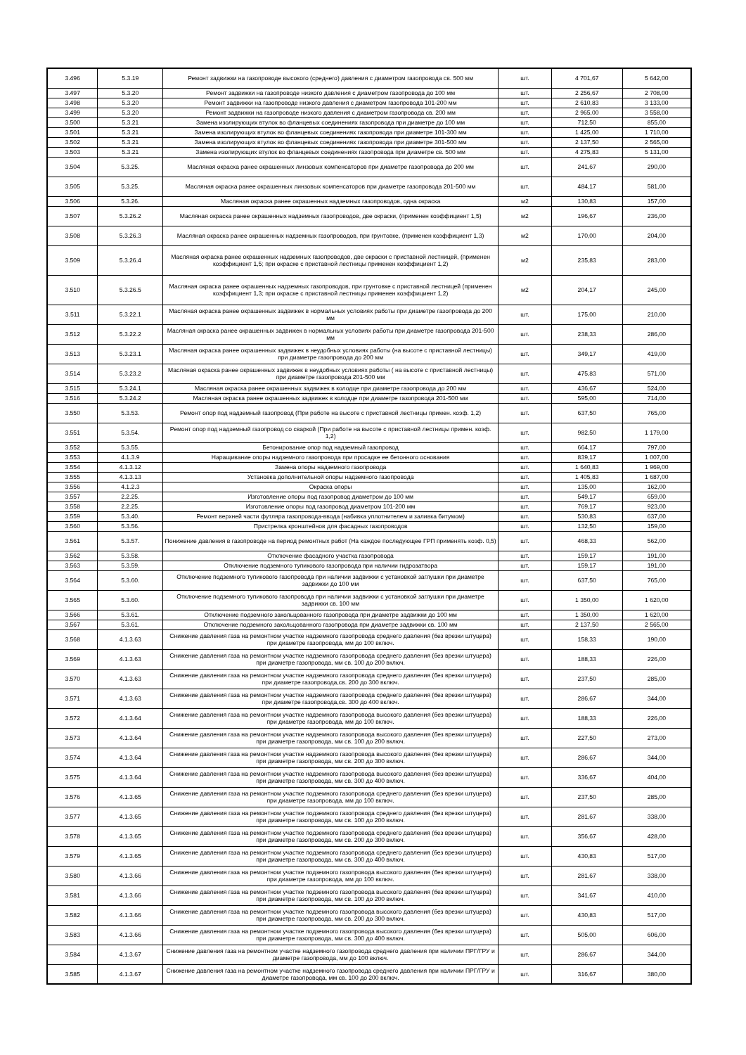| 3.496 | 5.3.19 | Ремонт задвижки на газопроводе высокого (среднего) давления с диаметром газопровода св. 500 мм | шт. | 4 701,67 | 5 642,00 |
| 3.497 | 5.3.20 | Ремонт задвижки на газопроводе низкого давления с диаметром газопровода до 100 мм | шт. | 2 256,67 | 2 708,00 |
| 3.498 | 5.3.20 | Ремонт задвижки на газопроводе низкого давления с диаметром газопровода 101-200 мм | шт. | 2 610,83 | 3 133,00 |
| 3.499 | 5.3.20 | Ремонт задвижки на газопроводе низкого давления с диаметром газопровода св. 200 мм | шт. | 2 965,00 | 3 558,00 |
| 3.500 | 5.3.21 | Замена изолирующих втулок во фланцевых соединениях газопровода при диаметре до 100 мм | шт. | 712,50 | 855,00 |
| 3.501 | 5.3.21 | Замена изолирующих втулок во фланцевых соединениях газопровода при диаметре 101-300 мм | шт. | 1 425,00 | 1 710,00 |
| 3.502 | 5.3.21 | Замена изолирующих втулок во фланцевых соединениях газопровода при диаметре 301-500 мм | шт. | 2 137,50 | 2 565,00 |
| 3.503 | 5.3.21 | Замена изолирующих втулок во фланцевых соединениях газопровода при диаметре св. 500 мм | шт. | 4 275,83 | 5 131,00 |
| 3.504 | 5.3.25. | Масляная окраска ранее окрашенных линзовых компенсаторов при диаметре газопровода до 200 мм | шт. | 241,67 | 290,00 |
| 3.505 | 5.3.25. | Масляная окраска ранее окрашенных линзовых компенсаторов при диаметре газопровода 201-500 мм | шт. | 484,17 | 581,00 |
| 3.506 | 5.3.26. | Масляная окраска ранее окрашенных надземных газопроводов, одна окраска | м2 | 130,83 | 157,00 |
| 3.507 | 5.3.26.2 | Масляная окраска ранее окрашенных надземных газопроводов, две окраски, (применен коэффициент 1,5) | м2 | 196,67 | 236,00 |
| 3.508 | 5.3.26.3 | Масляная окраска ранее окрашенных надземных газопроводов, при грунтовке, (применен коэффициент 1,3) | м2 | 170,00 | 204,00 |
| 3.509 | 5.3.26.4 | Масляная окраска ранее окрашенных надземных газопроводов, две окраски с приставной лестницей, (применен коэффициент 1,5; при окраске с приставной лестницы применен коэффициент 1,2) | м2 | 235,83 | 283,00 |
| 3.510 | 5.3.26.5 | Масляная окраска ранее окрашенных надземных газопроводов, при грунтовке с приставной лестницей (применен коэффициент 1,3; при окраске с приставной лестницы применен коэффициент 1,2) | м2 | 204,17 | 245,00 |
| 3.511 | 5.3.22.1 | Масляная окраска ранее окрашенных задвижек в нормальных условиях работы при диаметре газопровода до 200 мм | шт. | 175,00 | 210,00 |
| 3.512 | 5.3.22.2 | Масляная окраска ранее окрашенных задвижек в нормальных условиях работы при диаметре газопровода 201-500 мм | шт. | 238,33 | 286,00 |
| 3.513 | 5.3.23.1 | Масляная окраска ранее окрашенных задвижек в неудобных условиях работы (на высоте с приставной лестницы) при диаметре газопровода до 200 мм | шт. | 349,17 | 419,00 |
| 3.514 | 5.3.23.2 | Масляная окраска ранее окрашенных задвижек в неудобных условиях работы ( на высоте с приставной лестницы) при диаметре газопровода 201-500 мм | шт. | 475,83 | 571,00 |
| 3.515 | 5.3.24.1 | Масляная окраска ранее окрашенных задвижек в колодце при диаметре газопровода до 200 мм | шт. | 436,67 | 524,00 |
| 3.516 | 5.3.24.2 | Масляная окраска ранее окрашенных задвижек в колодце при диаметре газопровода 201-500 мм | шт. | 595,00 | 714,00 |
| 3.550 | 5.3.53. | Ремонт опор под надземный газопровод (При работе на высоте с приставной лестницы примен. коэф. 1,2) | шт. | 637,50 | 765,00 |
| 3.551 | 5.3.54. | Ремонт опор под надземный газопровод со сваркой (При работе на высоте с приставной лестницы примен. коэф. 1,2) | шт. | 982,50 | 1 179,00 |
| 3.552 | 5.3.55. | Бетонирование опор под надземный газопровод | шт. | 664,17 | 797,00 |
| 3.553 | 4.1.3.9 | Наращивание опоры надземного газопровода при просадке ее бетонного основания | шт. | 839,17 | 1 007,00 |
| 3.554 | 4.1.3.12 | Замена опоры надземного газопровода | шт. | 1 640,83 | 1 969,00 |
| 3.555 | 4.1.3.13 | Установка дополнительной опоры надземного газопровода | шт. | 1 405,83 | 1 687,00 |
| 3.556 | 4.1.2.3 | Окраска опоры | шт. | 135,00 | 162,00 |
| 3.557 | 2.2.25. | Изготовление опоры под газопровод диаметром до 100 мм | шт. | 549,17 | 659,00 |
| 3.558 | 2.2.25. | Изготовление опоры под газопровод диаметром 101-200 мм | шт. | 769,17 | 923,00 |
| 3.559 | 5.3.40. | Ремонт верхней части футляра газопровода-ввода (набивка уплотнителем и заливка битумом) | шт. | 530,83 | 637,00 |
| 3.560 | 5.3.56. | Пристрелка кронштейнов для фасадных газопроводов | шт. | 132,50 | 159,00 |
| 3.561 | 5.3.57. | Понижение давления в газопроводе на период ремонтных работ (На каждое последующее ГРП применять коэф. 0,5) | шт. | 468,33 | 562,00 |
| 3.562 | 5.3.58. | Отключение фасадного участка газопровода | шт. | 159,17 | 191,00 |
| 3.563 | 5.3.59. | Отключение подземного тупикового газопровода при наличии гидрозатвора | шт. | 159,17 | 191,00 |
| 3.564 | 5.3.60. | Отключение подземного тупикового газопровода при наличии задвижки с установкой заглушки при диаметре задвижки до 100 мм | шт. | 637,50 | 765,00 |
| 3.565 | 5.3.60. | Отключение подземного тупикового газопровода при наличии задвижки с установкой заглушки при диаметре задвижки св. 100 мм | шт. | 1 350,00 | 1 620,00 |
| 3.566 | 5.3.61. | Отключение подземного закольцованного газопровода при диаметре задвижки до 100 мм | шт. | 1 350,00 | 1 620,00 |
| 3.567 | 5.3.61. | Отключение подземного закольцованного газопровода при диаметре задвижки св. 100 мм | шт. | 2 137,50 | 2 565,00 |
| 3.568 | 4.1.3.63 | Снижение давления газа на ремонтном участке надземного газопровода среднего давления (без врезки штуцера) при диаметре газопровода, мм до 100 включ. | шт. | 158,33 | 190,00 |
| 3.569 | 4.1.3.63 | Снижение давления газа на ремонтном участке надземного газопровода среднего давления (без врезки штуцера) при диаметре газопровода, мм св. 100 до 200 включ. | шт. | 188,33 | 226,00 |
| 3.570 | 4.1.3.63 | Снижение давления газа на ремонтном участке надземного газопровода среднего давления (без врезки штуцера) при диаметре газопровода,св. 200 до 300 включ. | шт. | 237,50 | 285,00 |
| 3.571 | 4.1.3.63 | Снижение давления газа на ремонтном участке надземного газопровода среднего давления (без врезки штуцера) при диаметре газопровода,св. 300 до 400 включ. | шт. | 286,67 | 344,00 |
| 3.572 | 4.1.3.64 | Снижение давления газа на ремонтном участке надземного газопровода высокого давления (без врезки штуцера) при диаметре газопровода, мм до 100 включ. | шт. | 188,33 | 226,00 |
| 3.573 | 4.1.3.64 | Снижение давления газа на ремонтном участке надземного газопровода высокого давления (без врезки штуцера) при диаметре газопровода, мм св. 100 до 200 включ. | шт. | 227,50 | 273,00 |
| 3.574 | 4.1.3.64 | Снижение давления газа на ремонтном участке надземного газопровода высокого давления (без врезки штуцера) при диаметре газопровода, мм св. 200 до 300 включ. | шт. | 286,67 | 344,00 |
| 3.575 | 4.1.3.64 | Снижение давления газа на ремонтном участке надземного газопровода высокого давления (без врезки штуцера) при диаметре газопровода, мм св. 300 до 400 включ. | шт. | 336,67 | 404,00 |
| 3.576 | 4.1.3.65 | Снижение давления газа на ремонтном участке подземного газопровода среднего давления (без врезки штуцера) при диаметре газопровода, мм до 100 включ. | шт. | 237,50 | 285,00 |
| 3.577 | 4.1.3.65 | Снижение давления газа на ремонтном участке подземного газопровода среднего давления (без врезки штуцера) при диаметре газопровода, мм св. 100 до 200 включ. | шт. | 281,67 | 338,00 |
| 3.578 | 4.1.3.65 | Снижение давления газа на ремонтном участке подземного газопровода среднего давления (без врезки штуцера) при диаметре газопровода, мм св. 200 до 300 включ. | шт. | 356,67 | 428,00 |
| 3.579 | 4.1.3.65 | Снижение давления газа на ремонтном участке подземного газопровода среднего давления (без врезки штуцера) при диаметре газопровода, мм св. 300 до 400 включ. | шт. | 430,83 | 517,00 |
| 3.580 | 4.1.3.66 | Снижение давления газа на ремонтном участке подземного газопровода высокого давления (без врезки штуцера) при диаметре газопровода, мм до 100 включ. | шт. | 281,67 | 338,00 |
| 3.581 | 4.1.3.66 | Снижение давления газа на ремонтном участке подземного газопровода высокого давления (без врезки штуцера) при диаметре газопровода, мм св. 100 до 200 включ. | шт. | 341,67 | 410,00 |
| 3.582 | 4.1.3.66 | Снижение давления газа на ремонтном участке подземного газопровода высокого давления (без врезки штуцера) при диаметре газопровода, мм св. 200 до 300 включ. | шт. | 430,83 | 517,00 |
| 3.583 | 4.1.3.66 | Снижение давления газа на ремонтном участке подземного газопровода высокого давления (без врезки штуцера) при диаметре газопровода, мм св. 300 до 400 включ. | шт. | 505,00 | 606,00 |
| 3.584 | 4.1.3.67 | Снижение давления газа на ремонтном участке надземного газопровода среднего давления при наличии ПРГ/ГРУ и диаметре газопровода, мм до 100 включ. | шт. | 286,67 | 344,00 |
| 3.585 | 4.1.3.67 | Снижение давления газа на ремонтном участке надземного газопровода среднего давления при наличии ПРГ/ГРУ и диаметре газопровода, мм св. 100 до 200 включ. | шт. | 316,67 | 380,00 |